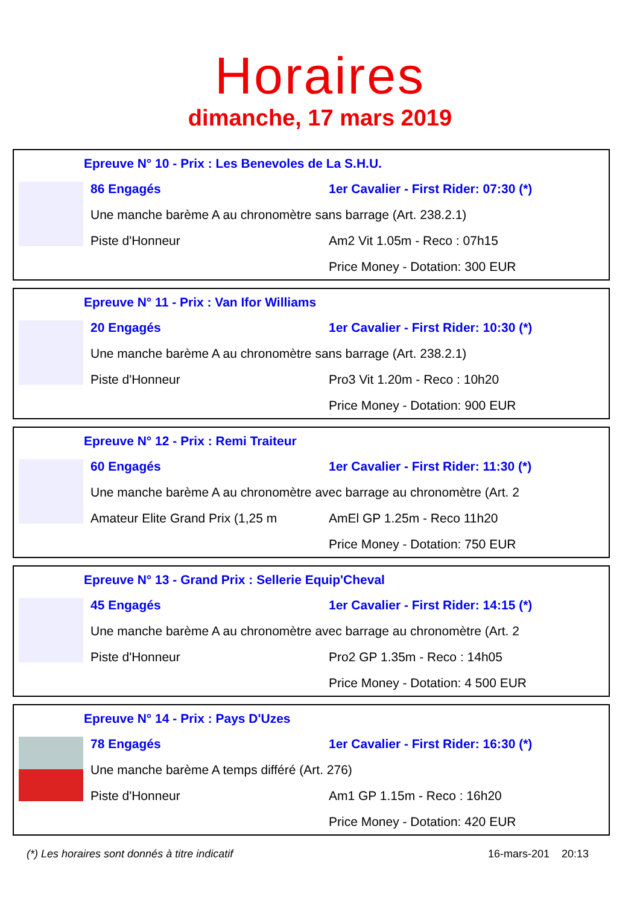Horaires
dimanche, 17 mars 2019
Epreuve N° 10 - Prix : Les Benevoles de La S.H.U.
86 Engagés 1er Cavalier - First Rider: 07:30 (*)
Une manche barème A au chronomètre sans barrage (Art. 238.2.1)
Piste d'Honneur Am2 Vit 1.05m - Reco : 07h15
Price Money - Dotation: 300 EUR
Epreuve N° 11 - Prix : Van Ifor Williams
20 Engagés 1er Cavalier - First Rider: 10:30 (*)
Une manche barème A au chronomètre sans barrage (Art. 238.2.1)
Piste d'Honneur Pro3 Vit 1.20m - Reco : 10h20
Price Money - Dotation: 900 EUR
Epreuve N° 12 - Prix : Remi Traiteur
60 Engagés 1er Cavalier - First Rider: 11:30 (*)
Une manche barème A au chronomètre avec barrage au chronomètre (Art. 2
Amateur Elite Grand Prix (1,25 m AmEl GP 1.25m - Reco 11h20
Price Money - Dotation: 750 EUR
Epreuve N° 13 - Grand Prix : Sellerie Equip'Cheval
45 Engagés 1er Cavalier - First Rider: 14:15 (*)
Une manche barème A au chronomètre avec barrage au chronomètre (Art. 2
Piste d'Honneur Pro2 GP 1.35m - Reco : 14h05
Price Money - Dotation: 4 500 EUR
Epreuve N° 14 - Prix : Pays D'Uzes
78 Engagés 1er Cavalier - First Rider: 16:30 (*)
Une manche barème A temps différé (Art. 276)
Piste d'Honneur Am1 GP 1.15m - Reco : 16h20
Price Money - Dotation: 420 EUR
(*) Les horaires sont donnés à titre indicatif 16-mars-201 20:13